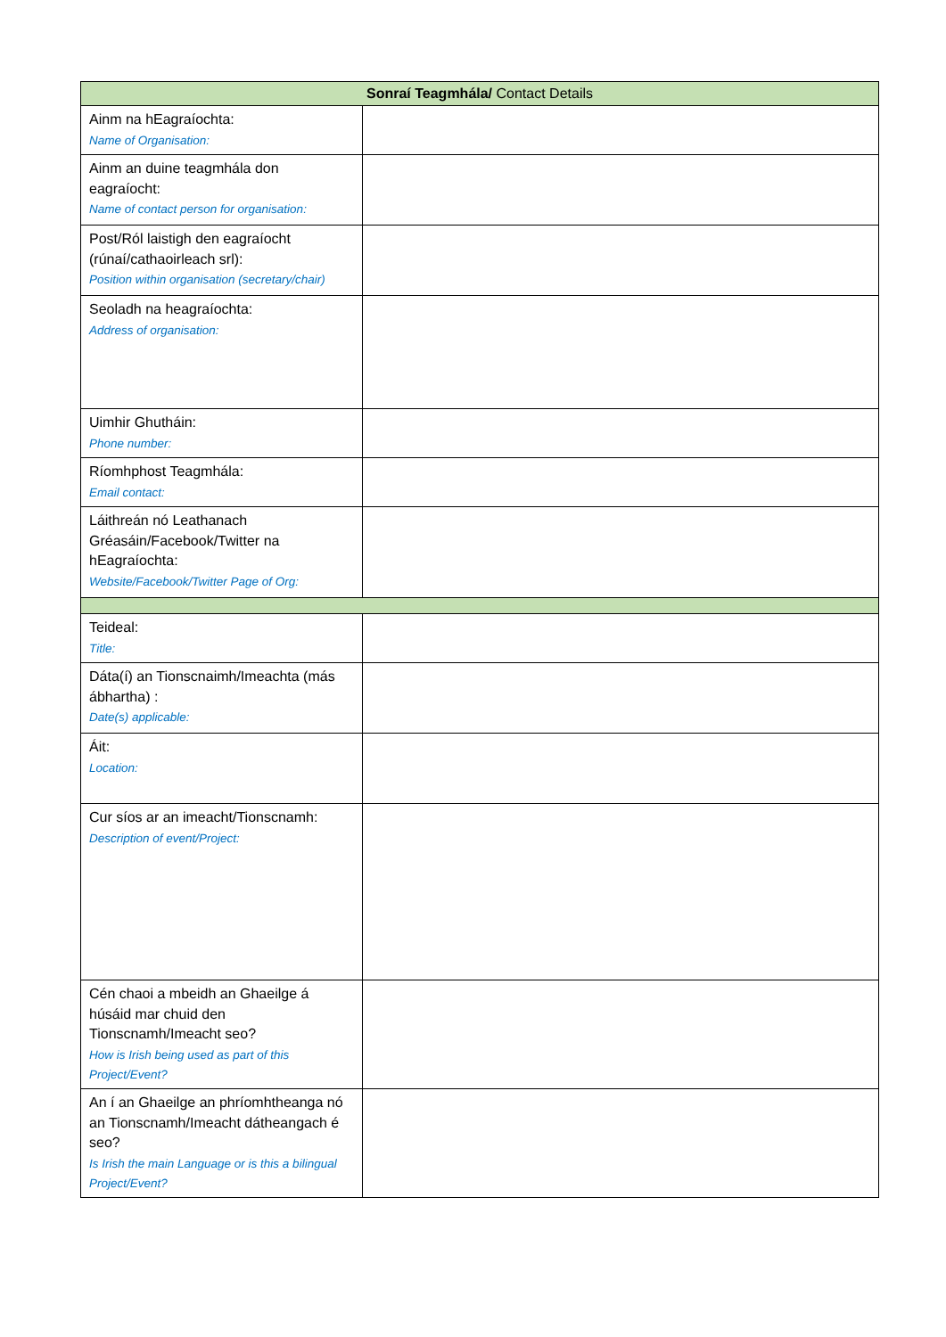| Sonraí Teagmhála/ Contact Details | |
| --- | --- |
| Ainm na hEagraíochta: Name of Organisation: | |
| Ainm an duine teagmhála don eagraíocht: Name of contact person for organisation: | |
| Post/Ról laistigh den eagraíocht (rúnaí/cathaoirleach srl): Position within organisation (secretary/chair) | |
| Seoladh na heagraíochta: Address of organisation: | |
| Uimhir Ghutháin: Phone number: | |
| Ríomhphost Teagmhála: Email contact: | |
| Láithreán nó Leathanach Gréasáin/Facebook/Twitter na hEagraíochta: Website/Facebook/Twitter Page of Org: | |
| Teideal: Title: | |
| Dáta(í) an Tionscnaimh/Imeachta (más ábhartha) : Date(s) applicable: | |
| Áit: Location: | |
| Cur síos ar an imeacht/Tionscnamh: Description of event/Project: | |
| Cén chaoi a mbeidh an Ghaeilge á húsáid mar chuid den Tionscnamh/Imeacht seo? How is Irish being used as part of this Project/Event? | |
| An í an Ghaeilge an phríomhtheanga nó an Tionscnamh/Imeacht dátheangach é seo? Is Irish the main Language or is this a bilingual Project/Event? | |